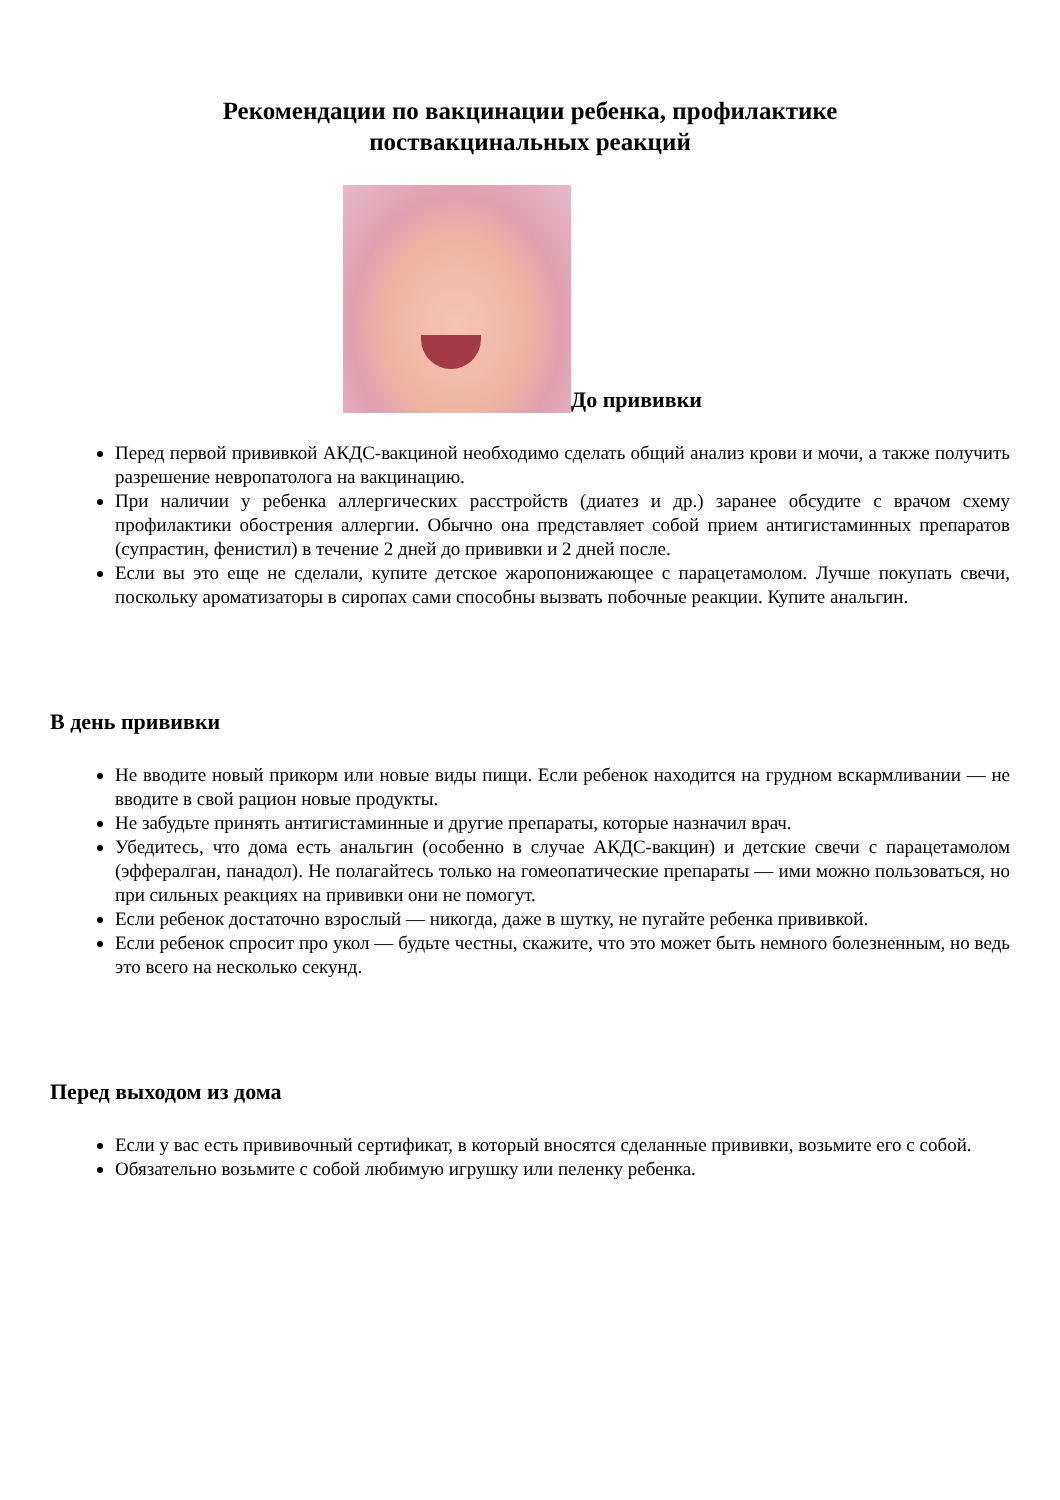Рекомендации по вакцинации ребенка, профилактике
поствакцинальных реакций
До прививки
Перед первой прививкой АКДС-вакциной необходимо сделать общий анализ крови и мочи, а также получить разрешение невропатолога на вакцинацию.
При наличии у ребенка аллергических расстройств (диатез и др.) заранее обсудите с врачом схему профилактики обострения аллергии. Обычно она представляет собой прием антигистаминных препаратов (супрастин, фенистил) в течение 2 дней до прививки и 2 дней после.
Если вы это еще не сделали, купите детское жаропонижающее с парацетамолом. Лучше покупать свечи, поскольку ароматизаторы в сиропах сами способны вызвать побочные реакции. Купите анальгин.
В день прививки
Не вводите новый прикорм или новые виды пищи. Если ребенок находится на грудном вскармливании — не вводите в свой рацион новые продукты.
Не забудьте принять антигистаминные и другие препараты, которые назначил врач.
Убедитесь, что дома есть анальгин (особенно в случае АКДС-вакцин) и детские свечи с парацетамолом (эффералган, панадол). Не полагайтесь только на гомеопатические препараты — ими можно пользоваться, но при сильных реакциях на прививки они не помогут.
Если ребенок достаточно взрослый — никогда, даже в шутку, не пугайте ребенка прививкой.
Если ребенок спросит про укол — будьте честны, скажите, что это может быть немного болезненным, но ведь это всего на несколько секунд.
Перед выходом из дома
Если у вас есть прививочный сертификат, в который вносятся сделанные прививки, возьмите его с собой.
Обязательно возьмите с собой любимую игрушку или пеленку ребенка.